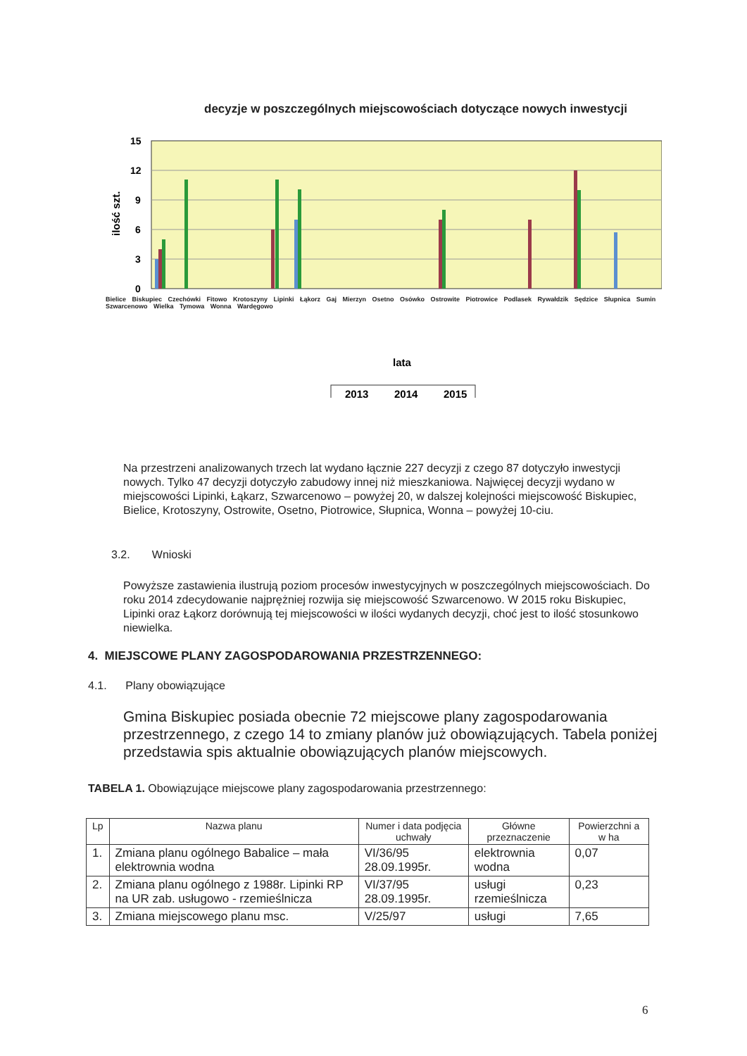decyzje w poszczególnych miejscowościach dotyczące nowych inwestycji
15
12
9
6
3
0
ilość szt.
lata
2013
2014
2015
Bielice Biskupiec Czechówki Fitowo Krotoszyny Lipinki Łąkorz Gaj Mierzyn Osetno Osówko Ostrowite Piotrowice Podlasek Rywałdzik Sędzice Słupnica Sumin Szwarcenowo Wielka Tymowa Wonna Wardęgowo
Na przestrzeni analizowanych trzech lat wydano łącznie 227 decyzji z czego 87 dotyczyło inwestycji nowych. Tylko 47 decyzji dotyczyło zabudowy innej niż mieszkaniowa. Najwięcej decyzji wydano w miejscowości Lipinki, Łąkarz, Szwarcenowo – powyżej 20, w dalszej kolejności miejscowość Biskupiec, Bielice, Krotoszyny, Ostrowite, Osetno, Piotrowice, Słupnica, Wonna – powyżej 10-ciu.
3.2. Wnioski
Powyższe zastawienia ilustrują poziom procesów inwestycyjnych w poszczególnych miejscowościach. Do roku 2014 zdecydowanie najprężniej rozwija się miejscowość Szwarcenowo. W 2015 roku Biskupiec, Lipinki oraz Łąkorz dorównują tej miejscowości w ilości wydanych decyzji, choć jest to ilość stosunkowo niewielka.
4. MIEJSCOWE PLANY ZAGOSPODAROWANIA PRZESTRZENNEGO:
4.1. Plany obowiązujące
Gmina Biskupiec posiada obecnie 72 miejscowe plany zagospodarowania przestrzennego, z czego 14 to zmiany planów już obowiązujących. Tabela poniżej przedstawia spis aktualnie obowiązujących planów miejscowych.
TABELA 1. Obowiązujące miejscowe plany zagospodarowania przestrzennego:
| Lp | Nazwa planu | Numer i data podjęcia uchwały | Główne przeznaczenie | Powierzchni a w ha |
| --- | --- | --- | --- | --- |
| 1. | Zmiana planu ogólnego Babalice – mała elektrownia wodna | VI/36/95 28.09.1995r. | elektrownia wodna | 0,07 |
| 2. | Zmiana planu ogólnego z 1988r. Lipinki RP na UR zab. usługowo - rzemieślnicza | VI/37/95 28.09.1995r. | usługi rzemieślnicza | 0,23 |
| 3. | Zmiana miejscowego planu msc. | V/25/97 | usługi | 7,65 |
6